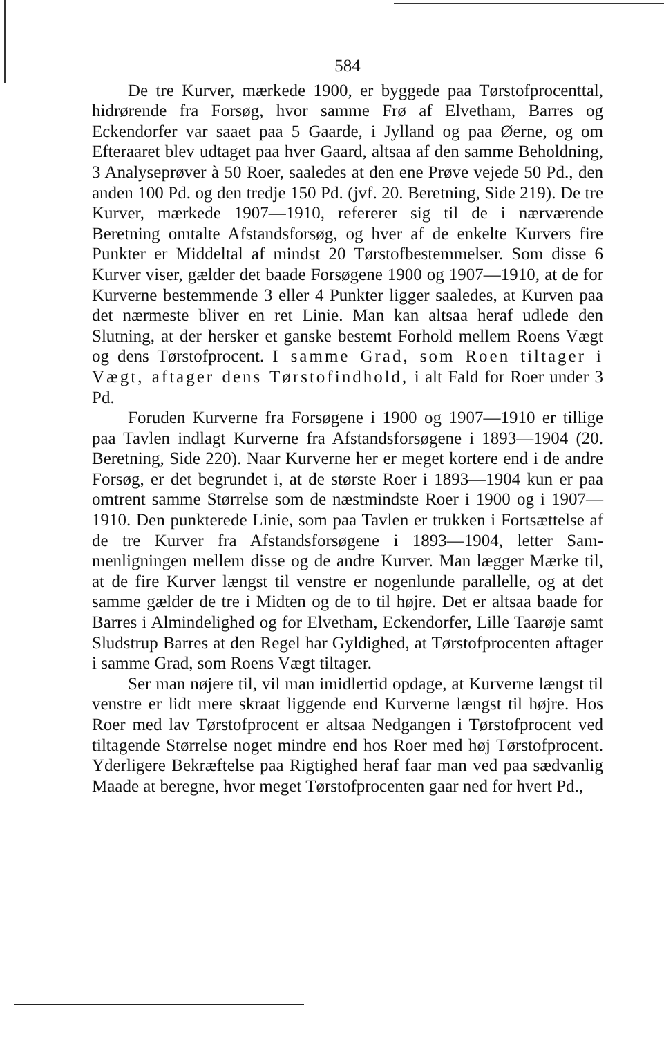584
De tre Kurver, mærkede 1900, er byggede paa Tørstof­procenttal, hidrørende fra Forsøg, hvor samme Frø af Elvet­ham, Barres og Eckendorfer var saaet paa 5 Gaarde, i Jylland og paa Øerne, og om Efteraaret blev udtaget paa hver Gaard, altsaa af den samme Beholdning, 3 Analyseprøver à 50 Roer, saaledes at den ene Prøve vejede 50 Pd., den anden 100 Pd. og den tredje 150 Pd. (jvf. 20. Beretning, Side 219). De tre Kurver, mærkede 1907—1910, refererer sig til de i nærværende Beretning omtalte Afstandsforsøg, og hver af de enkelte Kur­vers fire Punkter er Middeltal af mindst 20 Tørstofbestemmel­ser. Som disse 6 Kurver viser, gælder det baade Forsøgene 1900 og 1907—1910, at de for Kurverne bestemmende 3 eller 4 Punkter ligger saaledes, at Kurven paa det nærmeste bliver en ret Linie. Man kan altsaa heraf udlede den Slutning, at der hersker et ganske bestemt Forhold mellem Roens Vægt og dens Tørstofprocent. I samme Grad, som Roen tiltager i Vægt, aftager dens Tørstofindhold, i alt Fald for Roer under 3 Pd.
Foruden Kurverne fra Forsøgene i 1900 og 1907—1910 er tillige paa Tavlen indlagt Kurverne fra Afstandsforsøgene i 1893—1904 (20. Beretning, Side 220). Naar Kurverne her er meget kortere end i de andre Forsøg, er det begrundet i, at de største Roer i 1893—1904 kun er paa omtrent samme Stør­relse som de næstmindste Roer i 1900 og i 1907—1910. Den punkterede Linie, som paa Tavlen er trukken i Fortsættelse af de tre Kurver fra Afstandsforsøgene i 1893—1904, letter Sam­menligningen mellem disse og de andre Kurver. Man lægger Mærke til, at de fire Kurver længst til venstre er nogenlunde parallelle, og at det samme gælder de tre i Midten og de to til højre. Det er altsaa baade for Barres i Almindelighed og for Elvetham, Eckendorfer, Lille Taarøje samt Sludstrup Barres at den Regel har Gyldighed, at Tørstofprocenten aftager i samme Grad, som Roens Vægt tiltager.
Ser man nøjere til, vil man imidlertid opdage, at Kurverne længst til venstre er lidt mere skraat liggende end Kurverne længst til højre. Hos Roer med lav Tørstofprocent er altsaa Nedgangen i Tørstofprocent ved tiltagende Størrelse noget min­dre end hos Roer med høj Tørstofprocent. Yderligere Bekræf­telse paa Rigtighed heraf faar man ved paa sædvanlig Maade at beregne, hvor meget Tørstofprocenten gaar ned for hvert Pd.,